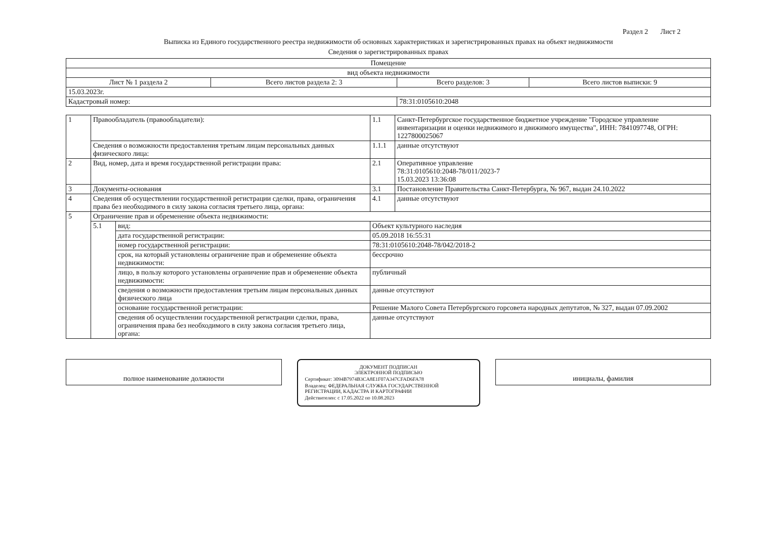Раздел 2 Лист 2
Выписка из Единого государственного реестра недвижимости об основных характеристиках и зарегистрированных правах на объект недвижимости
Сведения о зарегистрированных правах
| Помещение | | | |
| вид объекта недвижимости | | | |
| Лист № 1 раздела 2 | Всего листов раздела 2: 3 | Всего разделов: 3 | Всего листов выписки: 9 |
| 15.03.2023г. | | | |
| Кадастровый номер: | | 78:31:0105610:2048 | |
| 1 | Правообладатель (правообладатели): | | 1.1 | Санкт-Петербургское государственное бюджетное учреждение "Городское управление инвентаризации и оценки недвижимого и движимого имущества", ИНН: 7841097748, ОГРН: 1227800025067 |
| | Сведения о возможности предоставления третьим лицам персональных данных физического лица: | | 1.1.1 | данные отсутствуют |
| 2 | Вид, номер, дата и время государственной регистрации права: | | 2.1 | Оперативное управление 78:31:0105610:2048-78/011/2023-7 15.03.2023 13:36:08 |
| 3 | Документы-основания | | 3.1 | Постановление Правительства Санкт-Петербурга, № 967, выдан 24.10.2022 |
| 4 | Сведения об осуществлении государственной регистрации сделки, права, ограничения права без необходимого в силу закона согласия третьего лица, органа: | | 4.1 | данные отсутствуют |
| 5 | Ограничение прав и обременение объекта недвижимости: | | | |
| | 5.1 | вид: | Объект культурного наследия | |
| | | дата государственной регистрации: | 05.09.2018 16:55:31 | |
| | | номер государственной регистрации: | 78:31:0105610:2048-78/042/2018-2 | |
| | | срок, на который установлены ограничение прав и обременение объекта недвижимости: | бессрочно | |
| | | лицо, в пользу которого установлены ограничение прав и обременение объекта недвижимости: | публичный | |
| | | сведения о возможности предоставления третьим лицам персональных данных физического лица | данные отсутствуют | |
| | | основание государственной регистрации: | Решение Малого Совета Петербургского горсовета народных депутатов, № 327, выдан 07.09.2002 | |
| | | сведения об осуществлении государственной регистрации сделки, права, ограничения права без необходимого в силу закона согласия третьего лица, органа: | данные отсутствуют | |
полное наименование должности
ДОКУМЕНТ ПОДПИСАН
ЭЛЕКТРОННОЙ ПОДПИСЬЮ
Сертификат: 3094B7974B3CA8E1F07A347CFAD6FA78
Владелец: ФЕДЕРАЛЬНАЯ СЛУЖБА ГОСУДАРСТВЕННОЙ РЕГИСТРАЦИИ, КАДАСТРА И КАРТОГРАФИИ
Действителен: с 17.05.2022 по 10.08.2023
инициалы, фамилия